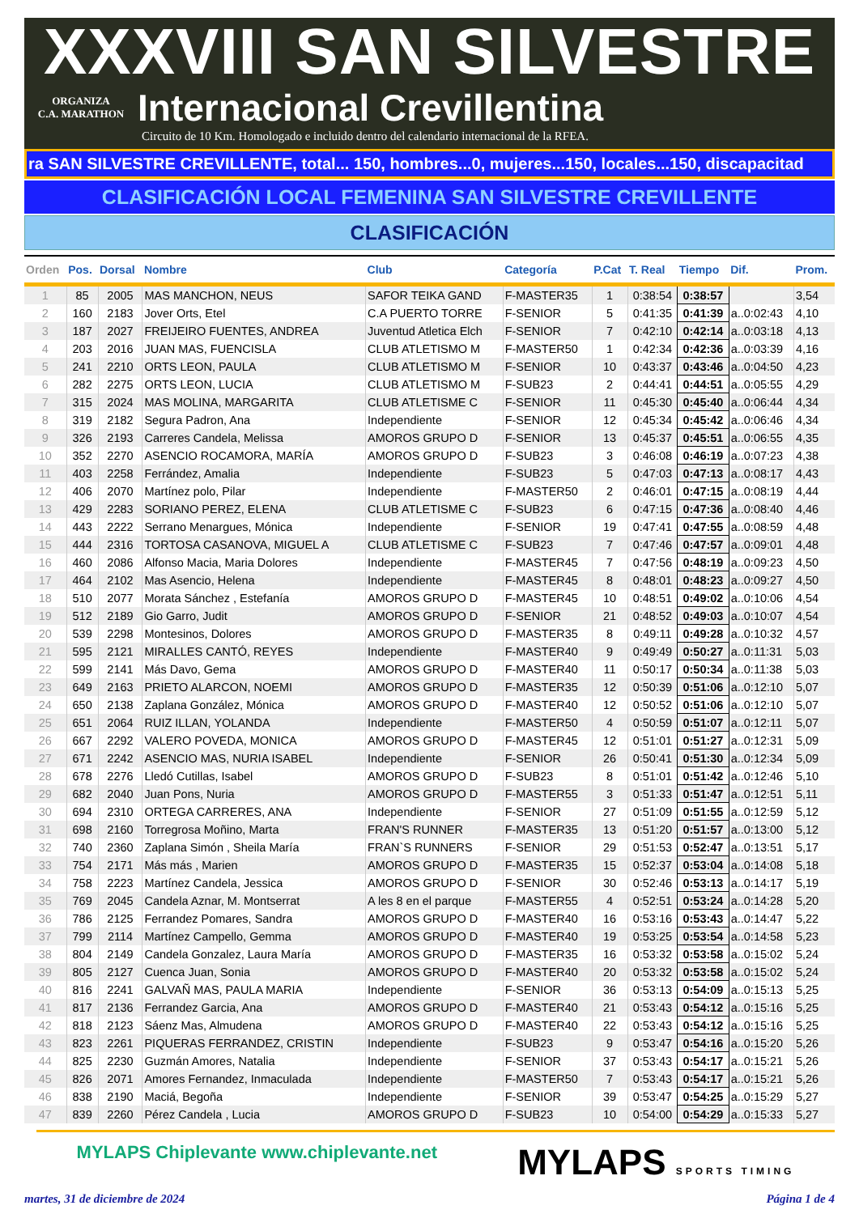XXXVIII SAN SILVESTRE
ORGANIZA
C.A. MARATHON
Internacional Crevillentina
Circuito de 10 Km. Homologado e incluido dentro del calendario internacional de la RFEA.
ra SAN SILVESTRE CREVILLENTE, total... 150, hombres...0, mujeres...150, locales...150, discapacitad
CLASIFICACIÓN LOCAL FEMENINA SAN SILVESTRE CREVILLENTE
CLASIFICACIÓN
| Orden | Pos. | Dorsal | Nombre | Club | Categoría | P.Cat | T. Real | Tiempo | Dif. | Prom. |
| --- | --- | --- | --- | --- | --- | --- | --- | --- | --- | --- |
| 1 | 85 | 2005 | MAS MANCHON, NEUS | SAFOR TEIKA GAND | F-MASTER35 | 1 | 0:38:54 | 0:38:57 | | 3,54 |
| 2 | 160 | 2183 | Jover Orts, Etel | C.A PUERTO TORRE | F-SENIOR | 5 | 0:41:35 | 0:41:39 | a..0:02:43 | 4,10 |
| 3 | 187 | 2027 | FREIJEIRO FUENTES, ANDREA | Juventud Atletica Elch | F-SENIOR | 7 | 0:42:10 | 0:42:14 | a..0:03:18 | 4,13 |
| 4 | 203 | 2016 | JUAN MAS, FUENCISLA | CLUB ATLETISMO M | F-MASTER50 | 1 | 0:42:34 | 0:42:36 | a..0:03:39 | 4,16 |
| 5 | 241 | 2210 | ORTS LEON, PAULA | CLUB ATLETISMO M | F-SENIOR | 10 | 0:43:37 | 0:43:46 | a..0:04:50 | 4,23 |
| 6 | 282 | 2275 | ORTS LEON, LUCIA | CLUB ATLETISMO M | F-SUB23 | 2 | 0:44:41 | 0:44:51 | a..0:05:55 | 4,29 |
| 7 | 315 | 2024 | MAS MOLINA, MARGARITA | CLUB ATLETISME C | F-SENIOR | 11 | 0:45:30 | 0:45:40 | a..0:06:44 | 4,34 |
| 8 | 319 | 2182 | Segura Padron, Ana | Independiente | F-SENIOR | 12 | 0:45:34 | 0:45:42 | a..0:06:46 | 4,34 |
| 9 | 326 | 2193 | Carreres Candela, Melissa | AMOROS GRUPO D | F-SENIOR | 13 | 0:45:37 | 0:45:51 | a..0:06:55 | 4,35 |
| 10 | 352 | 2270 | ASENCIO ROCAMORA, MARÍA | AMOROS GRUPO D | F-SUB23 | 3 | 0:46:08 | 0:46:19 | a..0:07:23 | 4,38 |
| 11 | 403 | 2258 | Ferrández, Amalia | Independiente | F-SUB23 | 5 | 0:47:03 | 0:47:13 | a..0:08:17 | 4,43 |
| 12 | 406 | 2070 | Martínez polo, Pilar | Independiente | F-MASTER50 | 2 | 0:46:01 | 0:47:15 | a..0:08:19 | 4,44 |
| 13 | 429 | 2283 | SORIANO PEREZ, ELENA | CLUB ATLETISME C | F-SUB23 | 6 | 0:47:15 | 0:47:36 | a..0:08:40 | 4,46 |
| 14 | 443 | 2222 | Serrano Menargues, Mónica | Independiente | F-SENIOR | 19 | 0:47:41 | 0:47:55 | a..0:08:59 | 4,48 |
| 15 | 444 | 2316 | TORTOSA CASANOVA, MIGUEL A | CLUB ATLETISME C | F-SUB23 | 7 | 0:47:46 | 0:47:57 | a..0:09:01 | 4,48 |
| 16 | 460 | 2086 | Alfonso Macia, Maria Dolores | Independiente | F-MASTER45 | 7 | 0:47:56 | 0:48:19 | a..0:09:23 | 4,50 |
| 17 | 464 | 2102 | Mas Asencio, Helena | Independiente | F-MASTER45 | 8 | 0:48:01 | 0:48:23 | a..0:09:27 | 4,50 |
| 18 | 510 | 2077 | Morata Sánchez , Estefanía | AMOROS GRUPO D | F-MASTER45 | 10 | 0:48:51 | 0:49:02 | a..0:10:06 | 4,54 |
| 19 | 512 | 2189 | Gio Garro, Judit | AMOROS GRUPO D | F-SENIOR | 21 | 0:48:52 | 0:49:03 | a..0:10:07 | 4,54 |
| 20 | 539 | 2298 | Montesinos, Dolores | AMOROS GRUPO D | F-MASTER35 | 8 | 0:49:11 | 0:49:28 | a..0:10:32 | 4,57 |
| 21 | 595 | 2121 | MIRALLES CANTÓ, REYES | Independiente | F-MASTER40 | 9 | 0:49:49 | 0:50:27 | a..0:11:31 | 5,03 |
| 22 | 599 | 2141 | Más Davo, Gema | AMOROS GRUPO D | F-MASTER40 | 11 | 0:50:17 | 0:50:34 | a..0:11:38 | 5,03 |
| 23 | 649 | 2163 | PRIETO ALARCON, NOEMI | AMOROS GRUPO D | F-MASTER35 | 12 | 0:50:39 | 0:51:06 | a..0:12:10 | 5,07 |
| 24 | 650 | 2138 | Zaplana González, Mónica | AMOROS GRUPO D | F-MASTER40 | 12 | 0:50:52 | 0:51:06 | a..0:12:10 | 5,07 |
| 25 | 651 | 2064 | RUIZ ILLAN, YOLANDA | Independiente | F-MASTER50 | 4 | 0:50:59 | 0:51:07 | a..0:12:11 | 5,07 |
| 26 | 667 | 2292 | VALERO POVEDA, MONICA | AMOROS GRUPO D | F-MASTER45 | 12 | 0:51:01 | 0:51:27 | a..0:12:31 | 5,09 |
| 27 | 671 | 2242 | ASENCIO MAS, NURIA ISABEL | Independiente | F-SENIOR | 26 | 0:50:41 | 0:51:30 | a..0:12:34 | 5,09 |
| 28 | 678 | 2276 | Lledó Cutillas, Isabel | AMOROS GRUPO D | F-SUB23 | 8 | 0:51:01 | 0:51:42 | a..0:12:46 | 5,10 |
| 29 | 682 | 2040 | Juan Pons, Nuria | AMOROS GRUPO D | F-MASTER55 | 3 | 0:51:33 | 0:51:47 | a..0:12:51 | 5,11 |
| 30 | 694 | 2310 | ORTEGA CARRERES, ANA | Independiente | F-SENIOR | 27 | 0:51:09 | 0:51:55 | a..0:12:59 | 5,12 |
| 31 | 698 | 2160 | Torregrosa Moñino, Marta | FRAN'S RUNNER | F-MASTER35 | 13 | 0:51:20 | 0:51:57 | a..0:13:00 | 5,12 |
| 32 | 740 | 2360 | Zaplana Simón , Sheila María | FRAN`S RUNNERS | F-SENIOR | 29 | 0:51:53 | 0:52:47 | a..0:13:51 | 5,17 |
| 33 | 754 | 2171 | Más más , Marien | AMOROS GRUPO D | F-MASTER35 | 15 | 0:52:37 | 0:53:04 | a..0:14:08 | 5,18 |
| 34 | 758 | 2223 | Martínez Candela, Jessica | AMOROS GRUPO D | F-SENIOR | 30 | 0:52:46 | 0:53:13 | a..0:14:17 | 5,19 |
| 35 | 769 | 2045 | Candela Aznar, M. Montserrat | A les 8 en el parque | F-MASTER55 | 4 | 0:52:51 | 0:53:24 | a..0:14:28 | 5,20 |
| 36 | 786 | 2125 | Ferrandez Pomares, Sandra | AMOROS GRUPO D | F-MASTER40 | 16 | 0:53:16 | 0:53:43 | a..0:14:47 | 5,22 |
| 37 | 799 | 2114 | Martínez Campello, Gemma | AMOROS GRUPO D | F-MASTER40 | 19 | 0:53:25 | 0:53:54 | a..0:14:58 | 5,23 |
| 38 | 804 | 2149 | Candela Gonzalez, Laura María | AMOROS GRUPO D | F-MASTER35 | 16 | 0:53:32 | 0:53:58 | a..0:15:02 | 5,24 |
| 39 | 805 | 2127 | Cuenca Juan, Sonia | AMOROS GRUPO D | F-MASTER40 | 20 | 0:53:32 | 0:53:58 | a..0:15:02 | 5,24 |
| 40 | 816 | 2241 | GALVAÑ MAS, PAULA MARIA | Independiente | F-SENIOR | 36 | 0:53:13 | 0:54:09 | a..0:15:13 | 5,25 |
| 41 | 817 | 2136 | Ferrandez Garcia, Ana | AMOROS GRUPO D | F-MASTER40 | 21 | 0:53:43 | 0:54:12 | a..0:15:16 | 5,25 |
| 42 | 818 | 2123 | Sáenz Mas, Almudena | AMOROS GRUPO D | F-MASTER40 | 22 | 0:53:43 | 0:54:12 | a..0:15:16 | 5,25 |
| 43 | 823 | 2261 | PIQUERAS FERRANDEZ, CRISTIN | Independiente | F-SUB23 | 9 | 0:53:47 | 0:54:16 | a..0:15:20 | 5,26 |
| 44 | 825 | 2230 | Guzmán Amores, Natalia | Independiente | F-SENIOR | 37 | 0:53:43 | 0:54:17 | a..0:15:21 | 5,26 |
| 45 | 826 | 2071 | Amores Fernandez, Inmaculada | Independiente | F-MASTER50 | 7 | 0:53:43 | 0:54:17 | a..0:15:21 | 5,26 |
| 46 | 838 | 2190 | Maciá, Begoña | Independiente | F-SENIOR | 39 | 0:53:47 | 0:54:25 | a..0:15:29 | 5,27 |
| 47 | 839 | 2260 | Pérez Candela , Lucia | AMOROS GRUPO D | F-SUB23 | 10 | 0:54:00 | 0:54:29 | a..0:15:33 | 5,27 |
MYLAPS Chiplevante www.chiplevante.net
MYLAPS SPORTS TIMING
martes, 31 de diciembre de 2024 Página 1 de 4